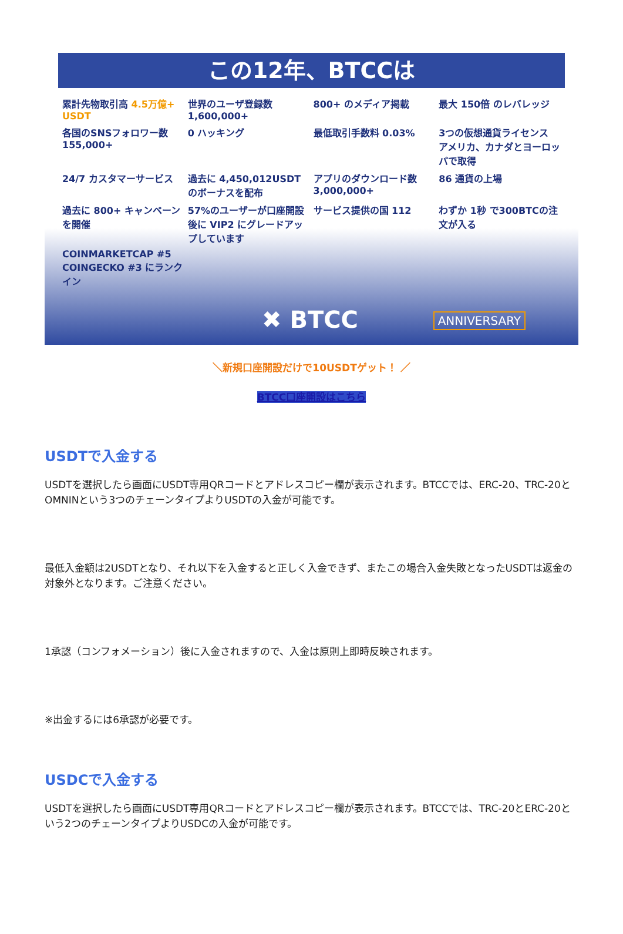この12年、BTCCは
累計先物取引高 4.5万億+ USDT
世界のユーザ登録数 1,600,000+
800+ のメディア掲載
最大 150倍 のレバレッジ
各国のSNSフォロワー数 155,000+
0 ハッキング
最低取引手数料 0.03%
3つの仮想通貨ライセンス アメリカ、カナダとヨーロッパで取得
24/7 カスタマーサービス
過去に 4,450,012USDT のボーナスを配布
アプリのダウンロード数 3,000,000+
86 通貨の上場
過去に 800+ キャンペーンを開催
57%のユーザーが口座開設後に VIP2 にグレードアップしています
サービス提供の国 112
わずか 1秒 で300BTCの注文が入る
COINMARKETCAP #5 COINGECKO #3 にランクイン
✖ BTCC ANNIVERSARY
＼新規口座開設だけで10USDTゲット！ ／
BTCC口座開設はこちら
USDTで入金する
USDTを選択したら画面にUSDT専用QRコードとアドレスコピー欄が表示されます。BTCCでは、ERC-20、TRC-20とOMNINという3つのチェーンタイプよりUSDTの入金が可能です。
最低入金額は2USDTとなり、それ以下を入金すると正しく入金できず、またこの場合入金失敗となったUSDTは返金の対象外となります。ご注意ください。
1承認（コンフォメーション）後に入金されますので、入金は原則上即時反映されます。
※出金するには6承認が必要です。
USDCで入金する
USDTを選択したら画面にUSDT専用QRコードとアドレスコピー欄が表示されます。BTCCでは、TRC-20とERC-20という2つのチェーンタイプよりUSDCの入金が可能です。